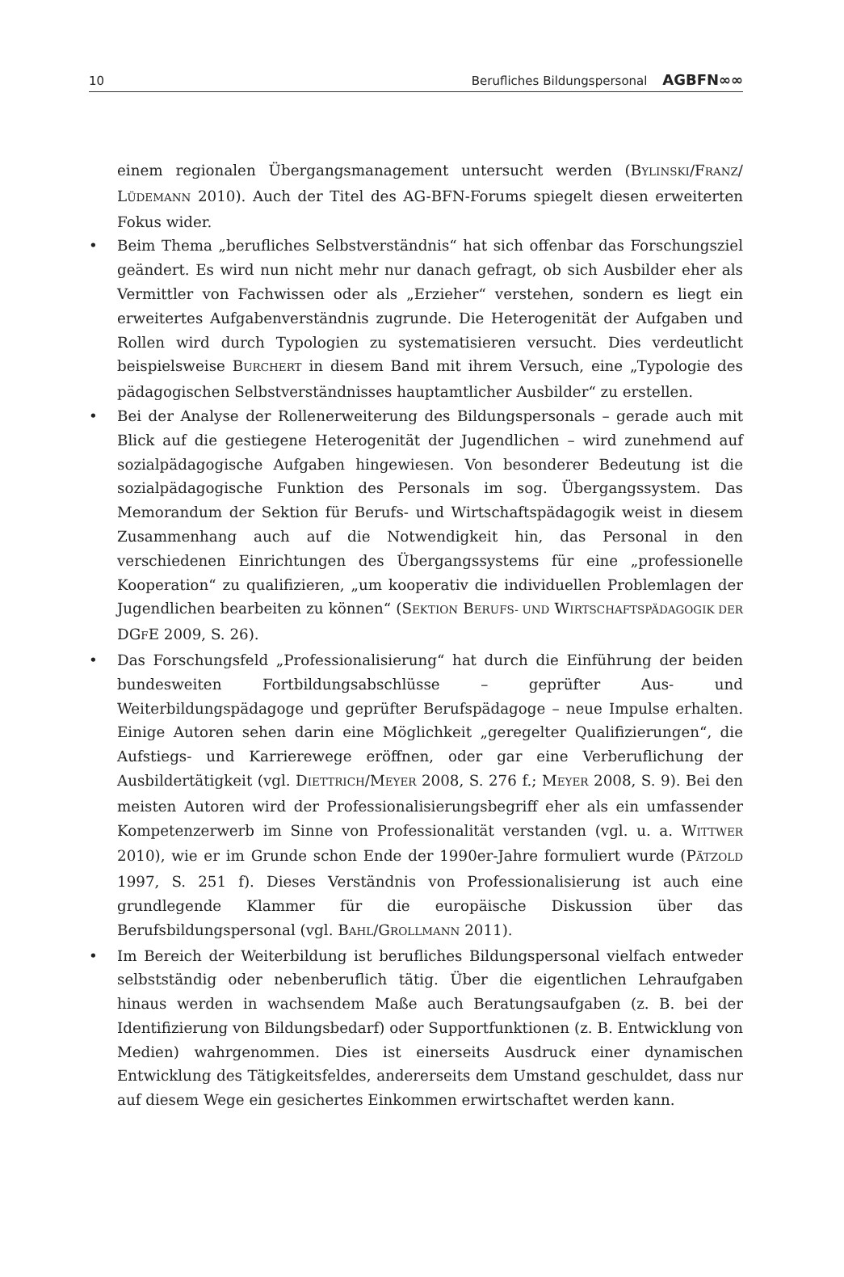10 Berufliches Bildungspersonal AGBFN∞∞
einem regionalen Übergangsmanagement untersucht werden (BYLINSKI/FRANZ/ LÜDEMANN 2010). Auch der Titel des AG-BFN-Forums spiegelt diesen erweiterten Fokus wider.
• Beim Thema „berufliches Selbstverständnis“ hat sich offenbar das Forschungsziel geändert. Es wird nun nicht mehr nur danach gefragt, ob sich Ausbilder eher als Vermittler von Fachwissen oder als „Erzieher“ verstehen, sondern es liegt ein erweitertes Aufgabenverständnis zugrunde. Die Heterogenität der Aufgaben und Rollen wird durch Typologien zu systematisieren versucht. Dies verdeutlicht beispielsweise BURCHERT in diesem Band mit ihrem Versuch, eine „Typologie des pädagogischen Selbstverständnisses hauptamtlicher Ausbilder“ zu erstellen.
• Bei der Analyse der Rollenerweiterung des Bildungspersonals – gerade auch mit Blick auf die gestiegene Heterogenität der Jugendlichen – wird zunehmend auf sozialpädagogische Aufgaben hingewiesen. Von besonderer Bedeutung ist die sozialpädagogische Funktion des Personals im sog. Übergangssystem. Das Memorandum der Sektion für Berufs- und Wirtschaftspädagogik weist in diesem Zusammenhang auch auf die Notwendigkeit hin, das Personal in den verschiedenen Einrichtungen des Übergangssystems für eine „professionelle Kooperation“ zu qualifizieren, „um kooperativ die individuellen Problemlagen der Jugendlichen bearbeiten zu können“ (SEKTION BERUFS- UND WIRTSCHAFTSPÄDAGOGIK DER DGFE 2009, S. 26).
• Das Forschungsfeld „Professionalisierung“ hat durch die Einführung der beiden bundesweiten Fortbildungsabschlüsse – geprüfter Aus- und Weiterbildungspädagoge und geprüfter Berufspädagoge – neue Impulse erhalten. Einige Autoren sehen darin eine Möglichkeit „geregelter Qualifizierungen“, die Aufstiegs- und Karrierewege eröffnen, oder gar eine Verberuflichung der Ausbildertätigkeit (vgl. DIETTRICH/MEYER 2008, S. 276 f.; MEYER 2008, S. 9). Bei den meisten Autoren wird der Professionalisierungsbegriff eher als ein umfassender Kompetenzerwerb im Sinne von Professionalität verstanden (vgl. u. a. WITTWER 2010), wie er im Grunde schon Ende der 1990er-Jahre formuliert wurde (PÄTZOLD 1997, S. 251 f). Dieses Verständnis von Professionalisierung ist auch eine grundlegende Klammer für die europäische Diskussion über das Berufsbildungspersonal (vgl. BAHL/GROLLMANN 2011).
• Im Bereich der Weiterbildung ist berufliches Bildungspersonal vielfach entweder selbstständig oder nebenberuflich tätig. Über die eigentlichen Lehraufgaben hinaus werden in wachsendem Maße auch Beratungsaufgaben (z. B. bei der Identifizierung von Bildungsbedarf) oder Supportfunktionen (z. B. Entwicklung von Medien) wahrgenommen. Dies ist einerseits Ausdruck einer dynamischen Entwicklung des Tätigkeitsfeldes, andererseits dem Umstand geschuldet, dass nur auf diesem Wege ein gesichertes Einkommen erwirtschaftet werden kann.